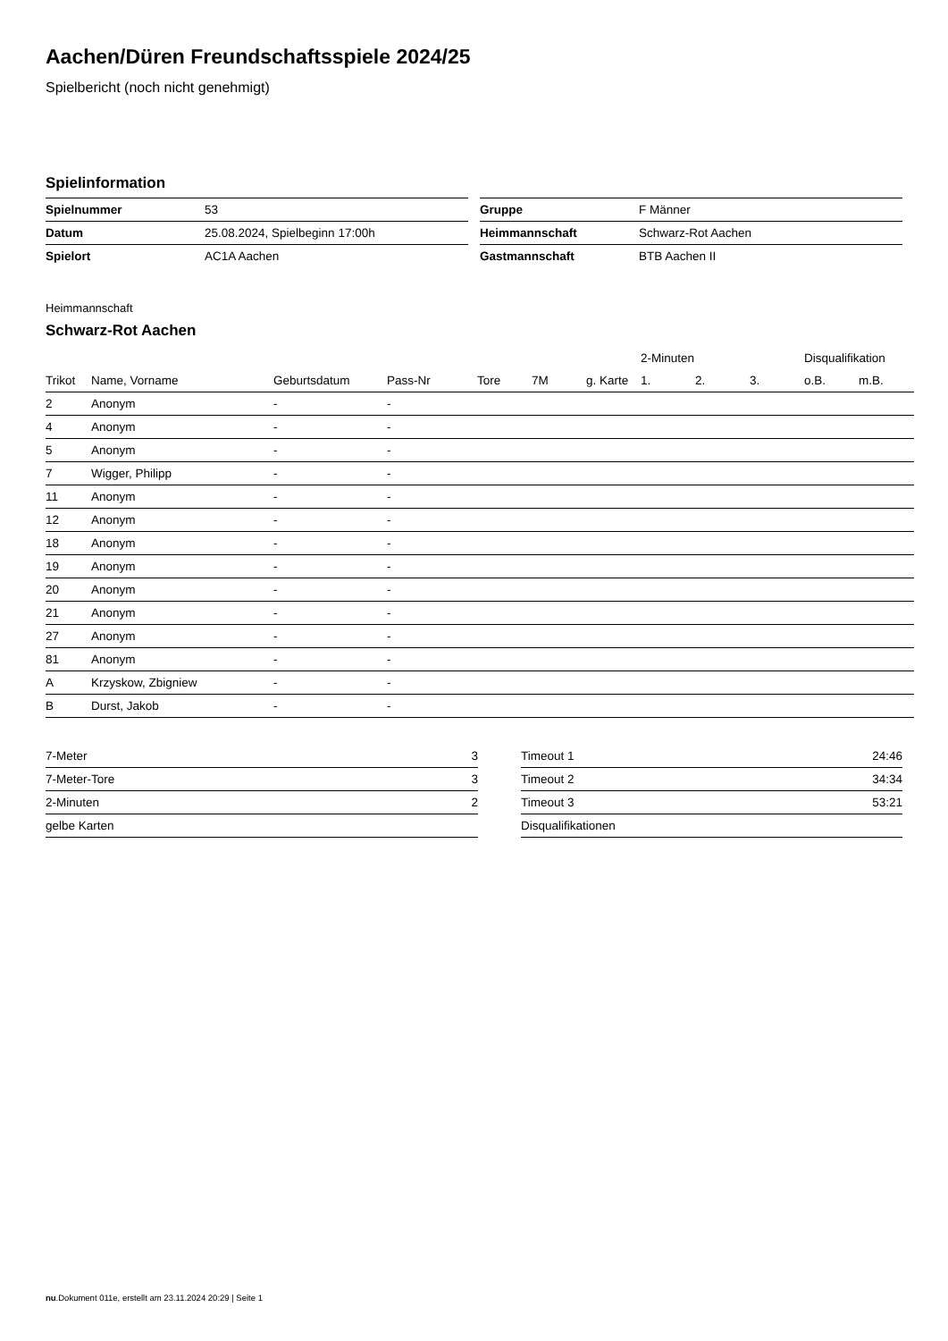Aachen/Düren Freundschaftsspiele 2024/25
Spielbericht (noch nicht genehmigt)
Spielinformation
| Spielnummer | 53 |
| Datum | 25.08.2024, Spielbeginn 17:00h |
| Spielort | AC1A Aachen |
| Gruppe | F Männer |
| Heimmannschaft | Schwarz-Rot Aachen |
| Gastmannschaft | BTB Aachen II |
Heimmannschaft
Schwarz-Rot Aachen
| | | | | | | | 2-Minuten | | | Disqualifikation | |
| --- | --- | --- | --- | --- | --- | --- | --- | --- | --- | --- | --- |
| Trikot | Name, Vorname | Geburtsdatum | Pass-Nr | Tore | 7M | g. Karte | 1. | 2. | 3. | o.B. | m.B. |
| 2 | Anonym | - | - | | | | | | | | |
| 4 | Anonym | - | - | | | | | | | | |
| 5 | Anonym | - | - | | | | | | | | |
| 7 | Wigger, Philipp | - | - | | | | | | | | |
| 11 | Anonym | - | - | | | | | | | | |
| 12 | Anonym | - | - | | | | | | | | |
| 18 | Anonym | - | - | | | | | | | | |
| 19 | Anonym | - | - | | | | | | | | |
| 20 | Anonym | - | - | | | | | | | | |
| 21 | Anonym | - | - | | | | | | | | |
| 27 | Anonym | - | - | | | | | | | | |
| 81 | Anonym | - | - | | | | | | | | |
| A | Krzyskow, Zbigniew | - | - | | | | | | | | |
| B | Durst, Jakob | - | - | | | | | | | | |
| 7-Meter | 3 |
| 7-Meter-Tore | 3 |
| 2-Minuten | 2 |
| gelbe Karten | |
| Timeout 1 | 24:46 |
| Timeout 2 | 34:34 |
| Timeout 3 | 53:21 |
| Disqualifikationen | |
nu.Dokument 011e, erstellt am 23.11.2024 20:29 | Seite 1